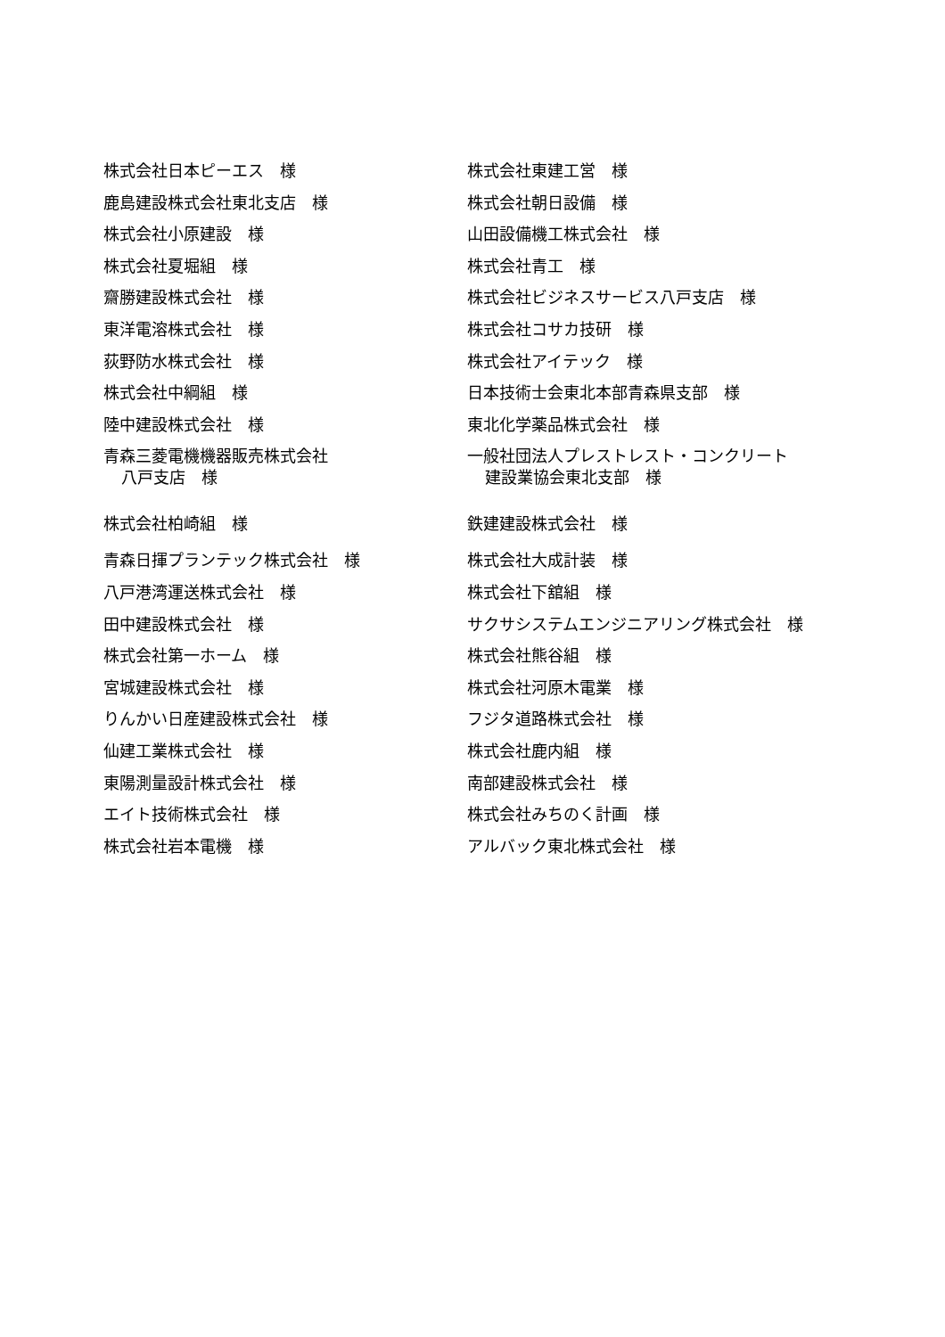株式会社日本ピーエス　様
鹿島建設株式会社東北支店　様
株式会社小原建設　様
株式会社夏堀組　様
齋勝建設株式会社　様
東洋電溶株式会社　様
荻野防水株式会社　様
株式会社中綱組　様
陸中建設株式会社　様
青森三菱電機機器販売株式会社
八戸支店　様
株式会社柏崎組　様
青森日揮プランテック株式会社　様
八戸港湾運送株式会社　様
田中建設株式会社　様
株式会社第一ホーム　様
宮城建設株式会社　様
りんかい日産建設株式会社　様
仙建工業株式会社　様
東陽測量設計株式会社　様
エイト技術株式会社　様
株式会社岩本電機　様
株式会社東建工営　様
株式会社朝日設備　様
山田設備機工株式会社　様
株式会社青工　様
株式会社ビジネスサービス八戸支店　様
株式会社コサカ技研　様
株式会社アイテック　様
日本技術士会東北本部青森県支部　様
東北化学薬品株式会社　様
一般社団法人プレストレスト・コンクリート
建設業協会東北支部　様
鉄建建設株式会社　様
株式会社大成計装　様
株式会社下舘組　様
サクサシステムエンジニアリング株式会社　様
株式会社熊谷組　様
株式会社河原木電業　様
フジタ道路株式会社　様
株式会社鹿内組　様
南部建設株式会社　様
株式会社みちのく計画　様
アルバック東北株式会社　様